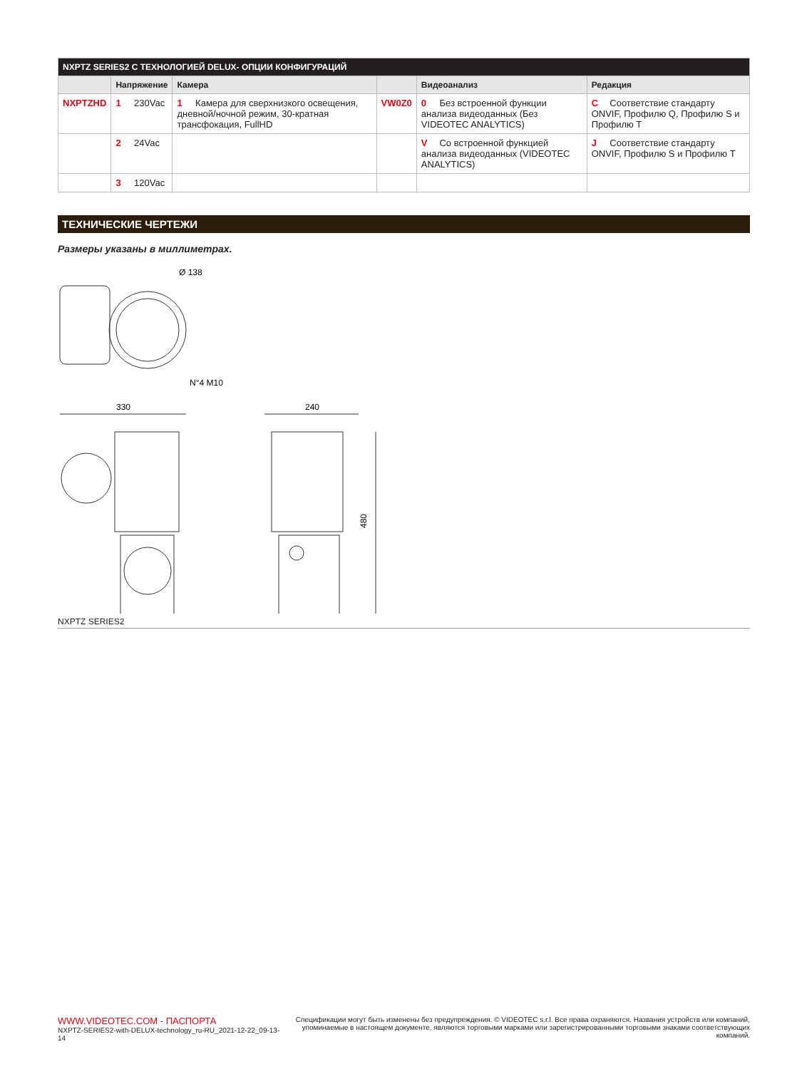| NXPTZ SERIES2 С ТЕХНОЛОГИЕЙ DELUX- ОПЦИИ КОНФИГУРАЦИЙ | | | | | |
| --- | --- | --- | --- | --- | --- |
| | Напряжение | Камера | | Видеоанализ | Редакция |
| NXPTZHD | 1 230Vac | 1 Камера для сверхнизкого освещения, дневной/ночной режим, 30-кратная трансфокация, FullHD | VW0Z0 | 0 Без встроенной функции анализа видеоданных (Без VIDEOTEC ANALYTICS) | C Соответствие стандарту ONVIF, Профилю Q, Профилю S и Профилю T |
| | 2 24Vac | | | V Со встроенной функцией анализа видеоданных (VIDEOTEC ANALYTICS) | J Соответствие стандарту ONVIF, Профилю S и Профилю T |
| | 3 120Vac | | | | |
ТЕХНИЧЕСКИЕ ЧЕРТЕЖИ
Размеры указаны в миллиметрах.
Ø 138
N°4 M10
330
240
480
NXPTZ SERIES2
WWW.VIDEOTEC.COM - ПАСПОРТА
NXPTZ-SERIES2-with-DELUX-technology_ru-RU_2021-12-22_09-13-14
Спецификации могут быть изменены без предупреждения. © VIDEOTEC s.r.l. Все права охраняются. Названия устройств или компаний,
упоминаемые в настоящем документе, являются торговыми марками или зарегистрированными торговыми знаками соответствующих компаний.